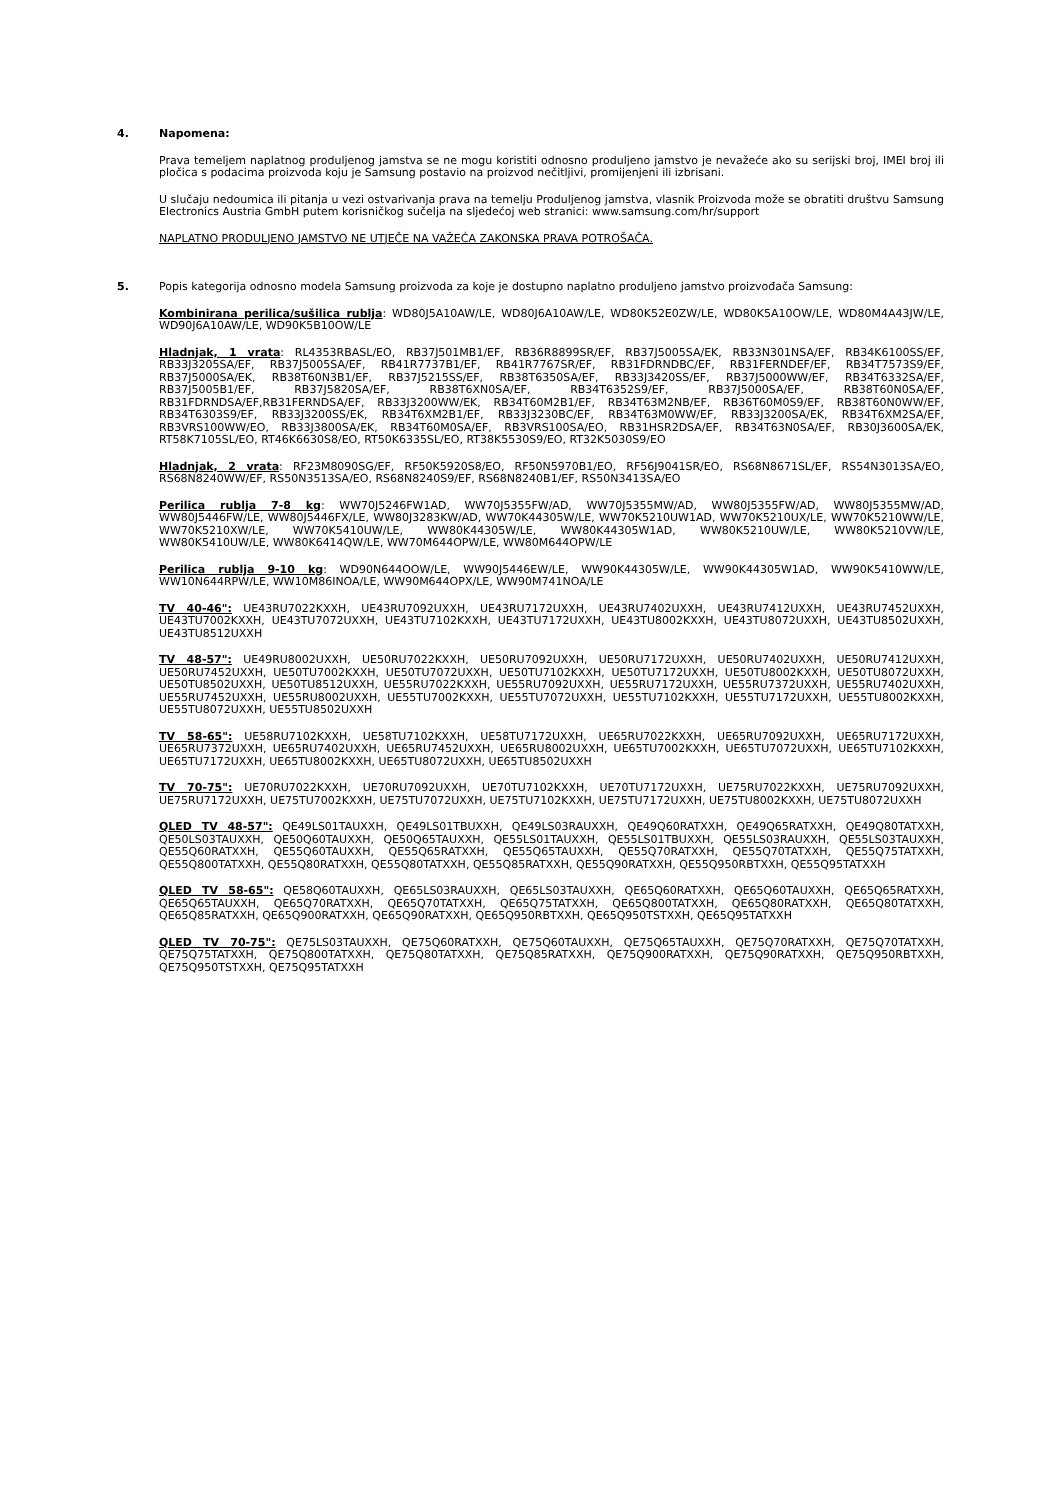4. Napomena:
Prava temeljem naplatnog produljenog jamstva se ne mogu koristiti odnosno produljeno jamstvo je nevažeće ako su serijski broj, IMEI broj ili pločica s podacima proizvoda koju je Samsung postavio na proizvod nečitljivi, promijenjeni ili izbrisani.
U slučaju nedoumica ili pitanja u vezi ostvarivanja prava na temelju Produljenog jamstva, vlasnik Proizvoda može se obratiti društvu Samsung Electronics Austria GmbH putem korisničkog sučelja na sljedećoj web stranici: www.samsung.com/hr/support
NAPLATNO PRODULJENO JAMSTVO NE UTJEČE NA VAŽEĆA ZAKONSKA PRAVA POTROŠAČA.
5. Popis kategorija odnosno modela Samsung proizvoda za koje je dostupno naplatno produljeno jamstvo proizvođača Samsung:
Kombinirana perilica/sušilica rublja: WD80J5A10AW/LE, WD80J6A10AW/LE, WD80K52E0ZW/LE, WD80K5A10OW/LE, WD80M4A43JW/LE, WD90J6A10AW/LE, WD90K5B10OW/LE
Hladnjak, 1 vrata: RL4353RBASL/EO, RB37J501MB1/EF, RB36R8899SR/EF, RB37J5005SA/EK, RB33N301NSA/EF, RB34K6100SS/EF, RB33J3205SA/EF, RB37J5005SA/EF, RB41R7737B1/EF, RB41R7767SR/EF, RB31FDRNDBC/EF, RB31FERNDEF/EF, RB34T7573S9/EF, RB37J5000SA/EK, RB38T60N3B1/EF, RB37J5215SS/EF, RB38T6350SA/EF, RB33J3420SS/EF, RB37J5000WW/EF, RB34T6332SA/EF, RB37J5005B1/EF, RB37J5820SA/EF, RB38T6XN0SA/EF, RB34T6352S9/EF, RB37J5000SA/EF, RB38T60N0SA/EF, RB31FDRNDSA/EF,RB31FERNDSA/EF, RB33J3200WW/EK, RB34T60M2B1/EF, RB34T63M2NB/EF, RB36T60M0S9/EF, RB38T60N0WW/EF, RB34T6303S9/EF, RB33J3200SS/EK, RB34T6XM2B1/EF, RB33J3230BC/EF, RB34T63M0WW/EF, RB33J3200SA/EK, RB34T6XM2SA/EF, RB3VRS100WW/EO, RB33J3800SA/EK, RB34T60M0SA/EF, RB3VRS100SA/EO, RB31HSR2DSA/EF, RB34T63N0SA/EF, RB30J3600SA/EK, RT58K7105SL/EO, RT46K6630S8/EO, RT50K6335SL/EO, RT38K5530S9/EO, RT32K5030S9/EO
Hladnjak, 2 vrata: RF23M8090SG/EF, RF50K5920S8/EO, RF50N5970B1/EO, RF56J9041SR/EO, RS68N8671SL/EF, RS54N3013SA/EO, RS68N8240WW/EF, RS50N3513SA/EO, RS68N8240S9/EF, RS68N8240B1/EF, RS50N3413SA/EO
Perilica rublja 7-8 kg: WW70J5246FW1AD, WW70J5355FW/AD, WW70J5355MW/AD, WW80J5355FW/AD, WW80J5355MW/AD, WW80J5446FW/LE, WW80J5446FX/LE, WW80J3283KW/AD, WW70K44305W/LE, WW70K5210UW1AD, WW70K5210UX/LE, WW70K5210WW/LE, WW70K5210XW/LE, WW70K5410UW/LE, WW80K44305W/LE, WW80K44305W1AD, WW80K5210UW/LE, WW80K5210VW/LE, WW80K5410UW/LE, WW80K6414QW/LE, WW70M644OPW/LE, WW80M644OPW/LE
Perilica rublja 9-10 kg: WD90N644OOW/LE, WW90J5446EW/LE, WW90K44305W/LE, WW90K44305W1AD, WW90K5410WW/LE, WW10N644RPW/LE, WW10M86INOA/LE, WW90M644OPX/LE, WW90M741NOA/LE
TV 40-46": UE43RU7022KXXH, UE43RU7092UXXH, UE43RU7172UXXH, UE43RU7402UXXH, UE43RU7412UXXH, UE43RU7452UXXH, UE43TU7002KXXH, UE43TU7072UXXH, UE43TU7102KXXH, UE43TU7172UXXH, UE43TU8002KXXH, UE43TU8072UXXH, UE43TU8502UXXH, UE43TU8512UXXH
TV 48-57": UE49RU8002UXXH, UE50RU7022KXXH, UE50RU7092UXXH, UE50RU7172UXXH, UE50RU7402UXXH, UE50RU7412UXXH, UE50RU7452UXXH, UE50TU7002KXXH, UE50TU7072UXXH, UE50TU7102KXXH, UE50TU7172UXXH, UE50TU8002KXXH, UE50TU8072UXXH, UE50TU8502UXXH, UE50TU8512UXXH, UE55RU7022KXXH, UE55RU7092UXXH, UE55RU7172UXXH, UE55RU7372UXXH, UE55RU7402UXXH, UE55RU7452UXXH, UE55RU8002UXXH, UE55TU7002KXXH, UE55TU7072UXXH, UE55TU7102KXXH, UE55TU7172UXXH, UE55TU8002KXXH, UE55TU8072UXXH, UE55TU8502UXXH
TV 58-65": UE58RU7102KXXH, UE58TU7102KXXH, UE58TU7172UXXH, UE65RU7022KXXH, UE65RU7092UXXH, UE65RU7172UXXH, UE65RU7372UXXH, UE65RU7402UXXH, UE65RU7452UXXH, UE65RU8002UXXH, UE65TU7002KXXH, UE65TU7072UXXH, UE65TU7102KXXH, UE65TU7172UXXH, UE65TU8002KXXH, UE65TU8072UXXH, UE65TU8502UXXH
TV 70-75": UE70RU7022KXXH, UE70RU7092UXXH, UE70TU7102KXXH, UE70TU7172UXXH, UE75RU7022KXXH, UE75RU7092UXXH, UE75RU7172UXXH, UE75TU7002KXXH, UE75TU7072UXXH, UE75TU7102KXXH, UE75TU7172UXXH, UE75TU8002KXXH, UE75TU8072UXXH
QLED TV 48-57": QE49LS01TAUXXH, QE49LS01TBUXXH, QE49LS03RAUXXH, QE49Q60RATXXH, QE49Q65RATXXH, QE49Q80TATXXH, QE50LS03TAUXXH, QE50Q60TAUXXH, QE50Q65TAUXXH, QE55LS01TAUXXH, QE55LS01TBUXXH, QE55LS03RAUXXH, QE55LS03TAUXXH, QE55Q60RATXXH, QE55Q60TAUXXH, QE55Q65RATXXH, QE55Q65TAUXXH, QE55Q70RATXXH, QE55Q70TATXXH, QE55Q75TATXXH, QE55Q800TATXXH, QE55Q80RATXXH, QE55Q80TATXXH, QE55Q85RATXXH, QE55Q90RATXXH, QE55Q950RBTXXH, QE55Q95TATXXH
QLED TV 58-65": QE58Q60TAUXXH, QE65LS03RAUXXH, QE65LS03TAUXXH, QE65Q60RATXXH, QE65Q60TAUXXH, QE65Q65RATXXH, QE65Q65TAUXXH, QE65Q70RATXXH, QE65Q70TATXXH, QE65Q75TATXXH, QE65Q800TATXXH, QE65Q80RATXXH, QE65Q80TATXXH, QE65Q85RATXXH, QE65Q900RATXXH, QE65Q90RATXXH, QE65Q950RBTXXH, QE65Q950TSTXXH, QE65Q95TATXXH
QLED TV 70-75": QE75LS03TAUXXH, QE75Q60RATXXH, QE75Q60TAUXXH, QE75Q65TAUXXH, QE75Q70RATXXH, QE75Q70TATXXH, QE75Q75TATXXH, QE75Q800TATXXH, QE75Q80TATXXH, QE75Q85RATXXH, QE75Q900RATXXH, QE75Q90RATXXH, QE75Q950RBTXXH, QE75Q950TSTXXH, QE75Q95TATXXH